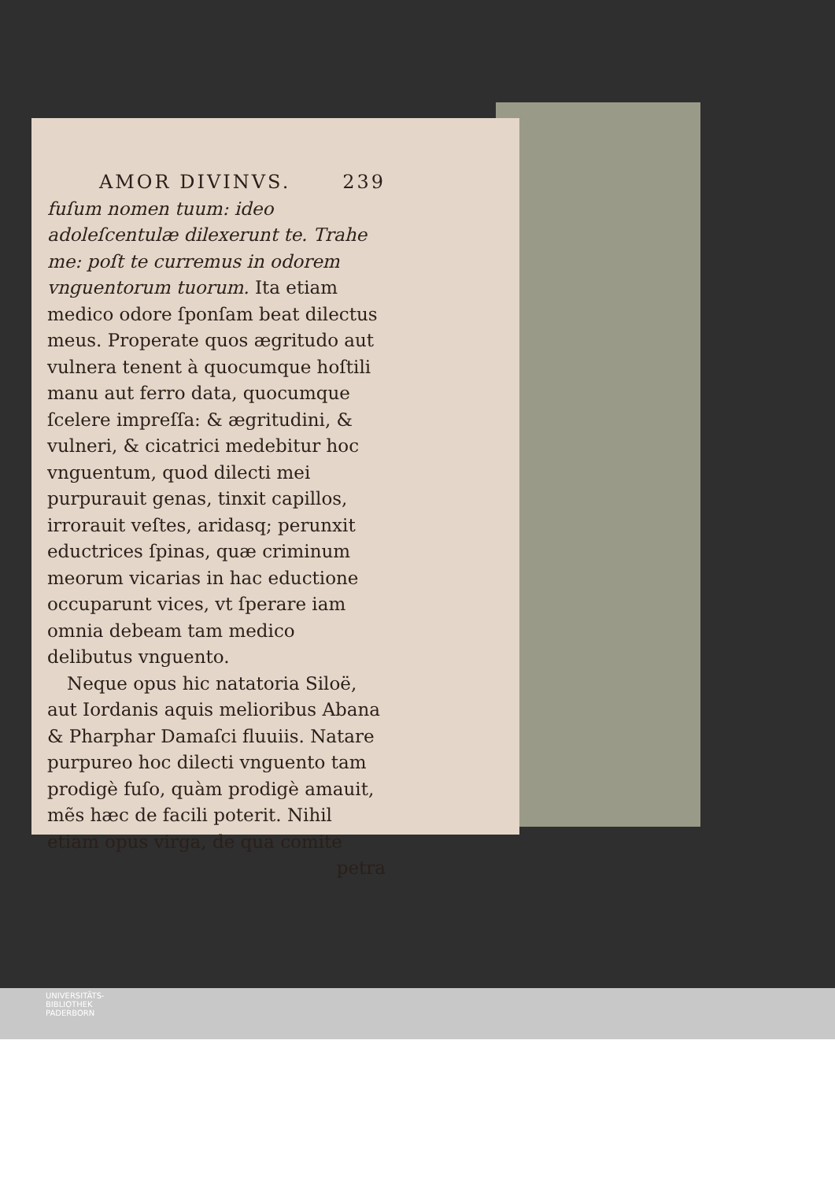AMOR DIVINVS. 239
fuſum nomen tuum: ideo adoleſcentulæ dilexerunt te. Trahe me: poſt te curremus in odorem vnguentorum tuorum. Ita etiam medico odore ſponſam beat dilectus meus. Properate quos ægritudo aut vulnera tenent à quocumque hoſtili manu aut ferro data, quocumque ſcelere impreſſa: & ægritudini, & vulneri, & cicatrici medebitur hoc vnguentum, quod dilecti mei purpurauit genas, tinxit capillos, irrorauit veſtes, aridasq; perunxit eductrices ſpinas, quæ criminum meorum vicarias in hac eductione occuparunt vices, vt ſperare iam omnia debeam tam medico delibutus vnguento.
Neque opus hic natatoria Siloë, aut Iordanis aquis melioribus Abana & Pharphar Damaſci fluuiis. Natare purpureo hoc dilecti vnguento tam prodigè fuſo, quàm prodigè amauit, mẽs hæc de facili poterit. Nihil etiam opus virga, de qua comite
petra
UNIVERSITÄTS-
BIBLIOTHEK
PADERBORN